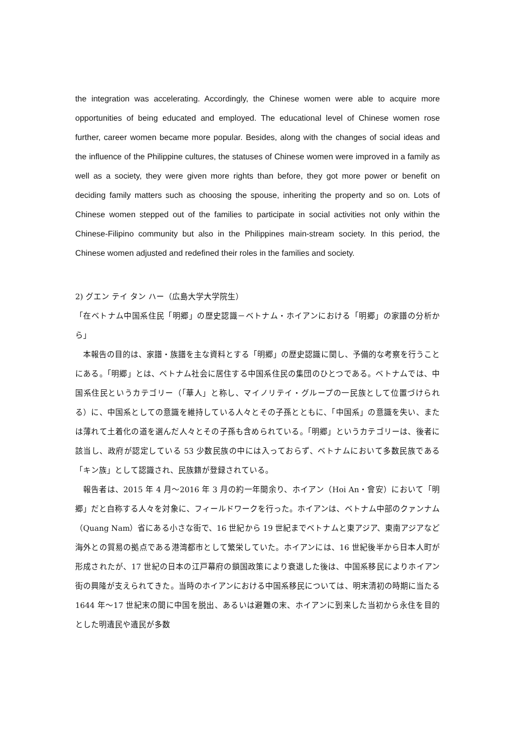the integration was accelerating. Accordingly, the Chinese women were able to acquire more opportunities of being educated and employed. The educational level of Chinese women rose further, career women became more popular. Besides, along with the changes of social ideas and the influence of the Philippine cultures, the statuses of Chinese women were improved in a family as well as a society, they were given more rights than before, they got more power or benefit on deciding family matters such as choosing the spouse, inheriting the property and so on. Lots of Chinese women stepped out of the families to participate in social activities not only within the Chinese-Filipino community but also in the Philippines main-stream society. In this period, the Chinese women adjusted and redefined their roles in the families and society.
2) グエン テイ タン ハー（広島大学大学院生）
「在ベトナム中国系住民「明郷」の歴史認識－ベトナム・ホイアンにおける「明郷」の家譜の分析から」
本報告の目的は、家譜・族譜を主な資料とする「明郷」の歴史認識に関し、予備的な考察を行うことにある。「明郷」とは、ベトナム社会に居住する中国系住民の集団のひとつである。ベトナムでは、中国系住民というカテゴリー（「華人」と称し、マイノリテイ・グループの一民族として位置づけられる）に、中国系としての意識を維持している人々とその子孫とともに、「中国系」の意識を失い、または薄れて土着化の道を選んだ人々とその子孫も含められている。「明郷」というカテゴリーは、後者に該当し、政府が認定している 53 少数民族の中には入っておらず、ベトナムにおいて多数民族である「キン族」として認識され、民族籍が登録されている。
報告者は、2015 年 4 月～2016 年 3 月の約一年間余り、ホイアン（Hoi An・會安）において「明郷」だと自称する人々を対象に、フィールドワークを行った。ホイアンは、ベトナム中部のクァンナム（Quang Nam）省にある小さな街で、16 世紀から 19 世紀までベトナムと東アジア、東南アジアなど海外との貿易の拠点である港湾都市として繁栄していた。ホイアンには、16 世紀後半から日本人町が形成されたが、17 世紀の日本の江戸幕府の鎖国政策により衰退した後は、中国系移民によりホイアン街の興隆が支えられてきた。当時のホイアンにおける中国系移民については、明末清初の時期に当たる 1644 年～17 世紀末の間に中国を脱出、あるいは避難の末、ホイアンに到来した当初から永住を目的とした明遺民や遺民が多数